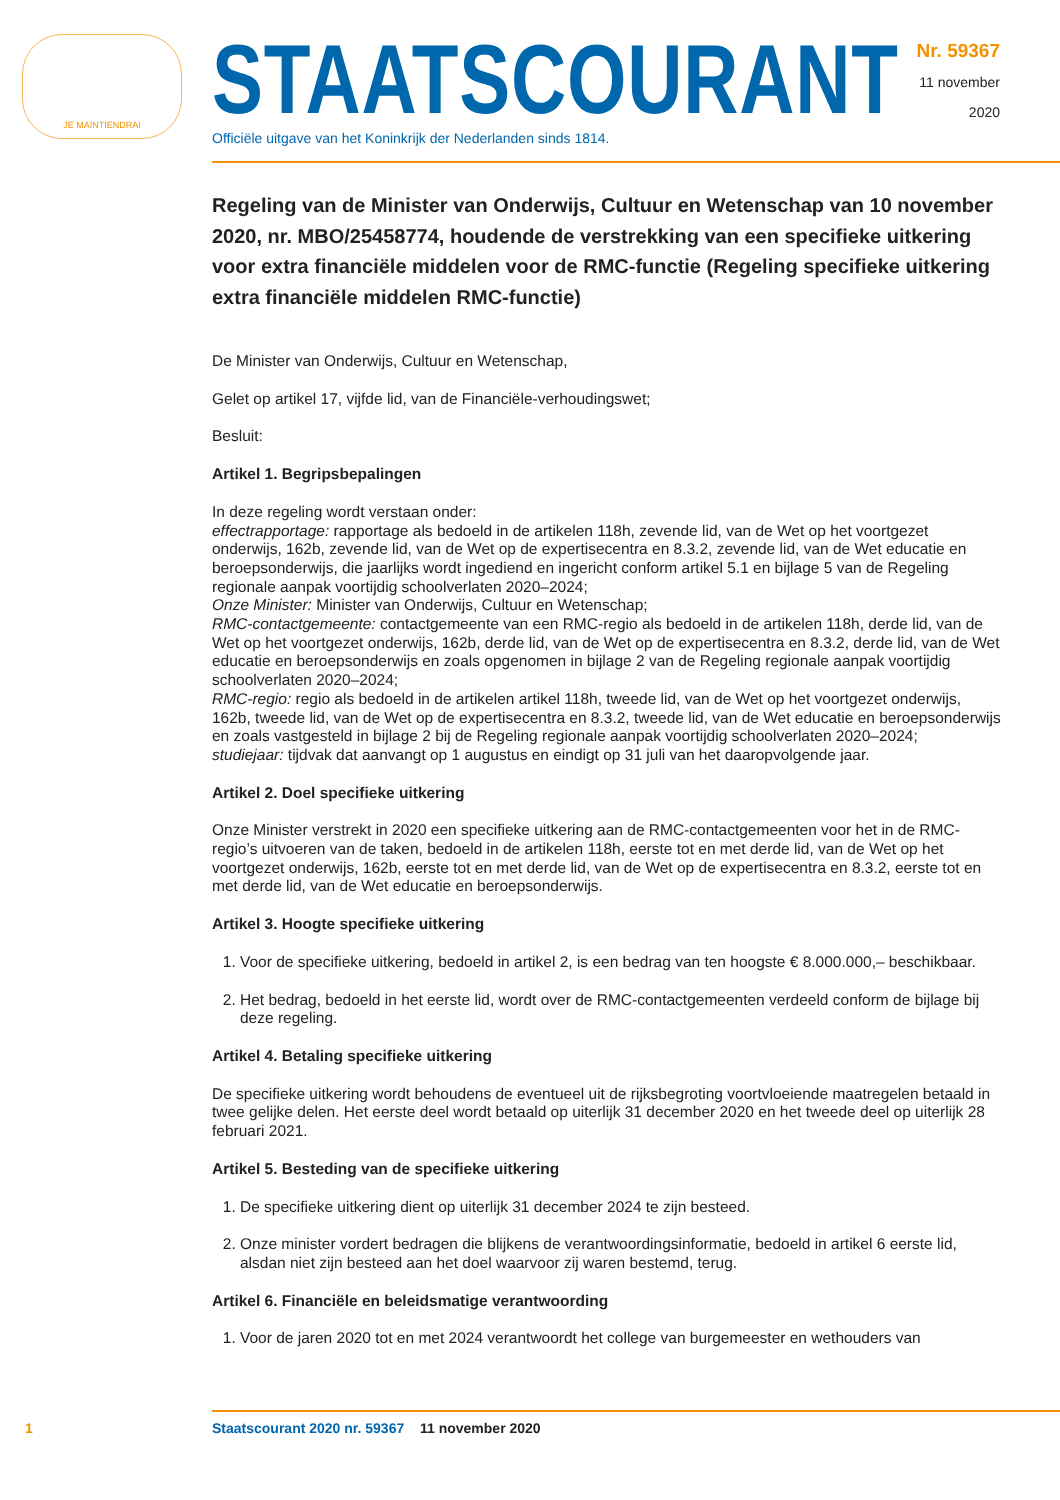JE MAINTIENDRAI
STAATSCOURANT
Officiële uitgave van het Koninkrijk der Nederlanden sinds 1814.
Nr. 59367
11 november
2020
Regeling van de Minister van Onderwijs, Cultuur en Wetenschap van 10 november 2020, nr. MBO/25458774, houdende de verstrekking van een specifieke uitkering voor extra financiële middelen voor de RMC-functie (Regeling specifieke uitkering extra financiële middelen RMC-functie)
De Minister van Onderwijs, Cultuur en Wetenschap,
Gelet op artikel 17, vijfde lid, van de Financiële-verhoudingswet;
Besluit:
Artikel 1. Begripsbepalingen
In deze regeling wordt verstaan onder:
effectrapportage: rapportage als bedoeld in de artikelen 118h, zevende lid, van de Wet op het voortgezet onderwijs, 162b, zevende lid, van de Wet op de expertisecentra en 8.3.2, zevende lid, van de Wet educatie en beroepsonderwijs, die jaarlijks wordt ingediend en ingericht conform artikel 5.1 en bijlage 5 van de Regeling regionale aanpak voortijdig schoolverlaten 2020–2024;
Onze Minister: Minister van Onderwijs, Cultuur en Wetenschap;
RMC-contactgemeente: contactgemeente van een RMC-regio als bedoeld in de artikelen 118h, derde lid, van de Wet op het voortgezet onderwijs, 162b, derde lid, van de Wet op de expertisecentra en 8.3.2, derde lid, van de Wet educatie en beroepsonderwijs en zoals opgenomen in bijlage 2 van de Regeling regionale aanpak voortijdig schoolverlaten 2020–2024;
RMC-regio: regio als bedoeld in de artikelen artikel 118h, tweede lid, van de Wet op het voortgezet onderwijs, 162b, tweede lid, van de Wet op de expertisecentra en 8.3.2, tweede lid, van de Wet educatie en beroepsonderwijs en zoals vastgesteld in bijlage 2 bij de Regeling regionale aanpak voortijdig schoolverlaten 2020–2024;
studiejaar: tijdvak dat aanvangt op 1 augustus en eindigt op 31 juli van het daaropvolgende jaar.
Artikel 2. Doel specifieke uitkering
Onze Minister verstrekt in 2020 een specifieke uitkering aan de RMC-contactgemeenten voor het in de RMC-regio’s uitvoeren van de taken, bedoeld in de artikelen 118h, eerste tot en met derde lid, van de Wet op het voortgezet onderwijs, 162b, eerste tot en met derde lid, van de Wet op de expertisecentra en 8.3.2, eerste tot en met derde lid, van de Wet educatie en beroepsonderwijs.
Artikel 3. Hoogte specifieke uitkering
1. Voor de specifieke uitkering, bedoeld in artikel 2, is een bedrag van ten hoogste € 8.000.000,– beschikbaar.
2. Het bedrag, bedoeld in het eerste lid, wordt over de RMC-contactgemeenten verdeeld conform de bijlage bij deze regeling.
Artikel 4. Betaling specifieke uitkering
De specifieke uitkering wordt behoudens de eventueel uit de rijksbegroting voortvloeiende maatregelen betaald in twee gelijke delen. Het eerste deel wordt betaald op uiterlijk 31 december 2020 en het tweede deel op uiterlijk 28 februari 2021.
Artikel 5. Besteding van de specifieke uitkering
1. De specifieke uitkering dient op uiterlijk 31 december 2024 te zijn besteed.
2. Onze minister vordert bedragen die blijkens de verantwoordingsinformatie, bedoeld in artikel 6 eerste lid, alsdan niet zijn besteed aan het doel waarvoor zij waren bestemd, terug.
Artikel 6. Financiële en beleidsmatige verantwoording
1. Voor de jaren 2020 tot en met 2024 verantwoordt het college van burgemeester en wethouders van
1 Staatscourant 2020 nr. 59367 11 november 2020